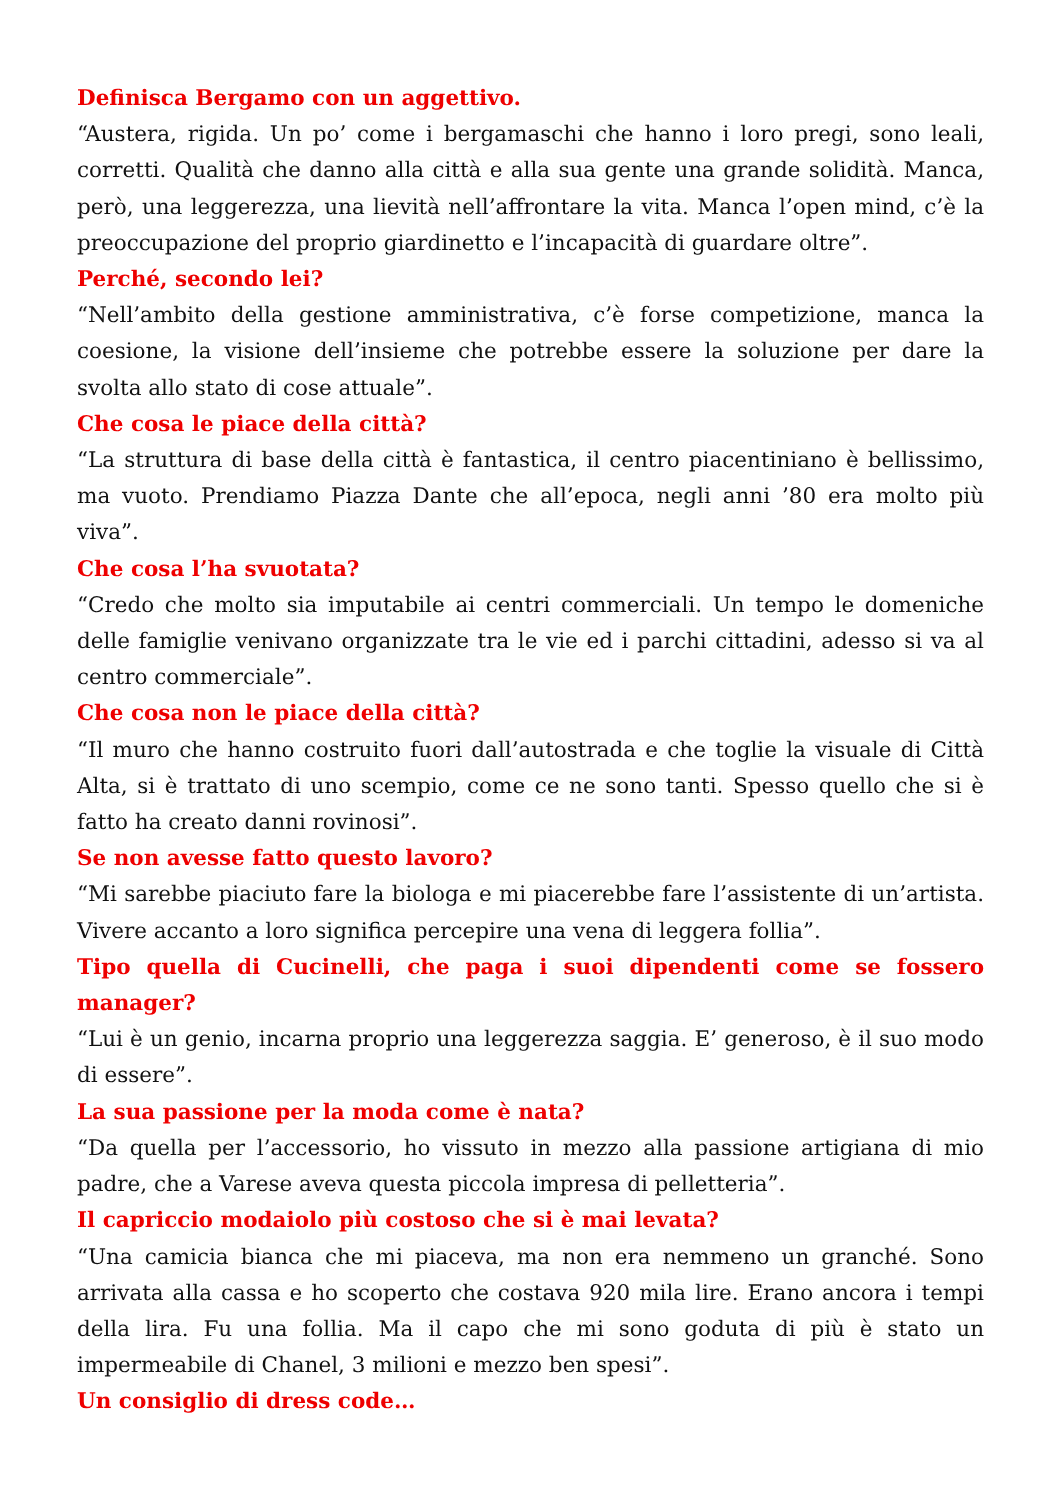Definisca Bergamo con un aggettivo.
“Austera, rigida. Un po’ come i bergamaschi che hanno i loro pregi, sono leali, corretti. Qualità che danno alla città e alla sua gente una grande solidità. Manca, però, una leggerezza, una lievità nell’affrontare la vita. Manca l’open mind, c’è la preoccupazione del proprio giardinetto e l’incapacità di guardare oltre”.
Perché, secondo lei?
“Nell’ambito della gestione amministrativa, c’è forse competizione, manca la coesione, la visione dell’insieme che potrebbe essere la soluzione per dare la svolta allo stato di cose attuale”.
Che cosa le piace della città?
“La struttura di base della città è fantastica, il centro piacentiniano è bellissimo, ma vuoto. Prendiamo Piazza Dante che all’epoca, negli anni ’80 era molto più viva”.
Che cosa l’ha svuotata?
“Credo che molto sia imputabile ai centri commerciali. Un tempo le domeniche delle famiglie venivano organizzate tra le vie ed i parchi cittadini, adesso si va al centro commerciale”.
Che cosa non le piace della città?
“Il muro che hanno costruito fuori dall’autostrada e che toglie la visuale di Città Alta, si è trattato di uno scempio, come ce ne sono tanti. Spesso quello che si è fatto ha creato danni rovinosi”.
Se non avesse fatto questo lavoro?
“Mi sarebbe piaciuto fare la biologa e mi piacerebbe fare l’assistente di un’artista. Vivere accanto a loro significa percepire una vena di leggera follia”.
Tipo quella di Cucinelli, che paga i suoi dipendenti come se fossero manager?
“Lui è un genio, incarna proprio una leggerezza saggia. E’ generoso, è il suo modo di essere”.
La sua passione per la moda come è nata?
“Da quella per l’accessorio, ho vissuto in mezzo alla passione artigiana di mio padre, che a Varese aveva questa piccola impresa di pelletteria”.
Il capriccio modaiolo più costoso che si è mai levata?
“Una camicia bianca che mi piaceva, ma non era nemmeno un granché. Sono arrivata alla cassa e ho scoperto che costava 920 mila lire. Erano ancora i tempi della lira. Fu una follia. Ma il capo che mi sono goduta di più è stato un impermeabile di Chanel, 3 milioni e mezzo ben spesi”.
Un consiglio di dress code…